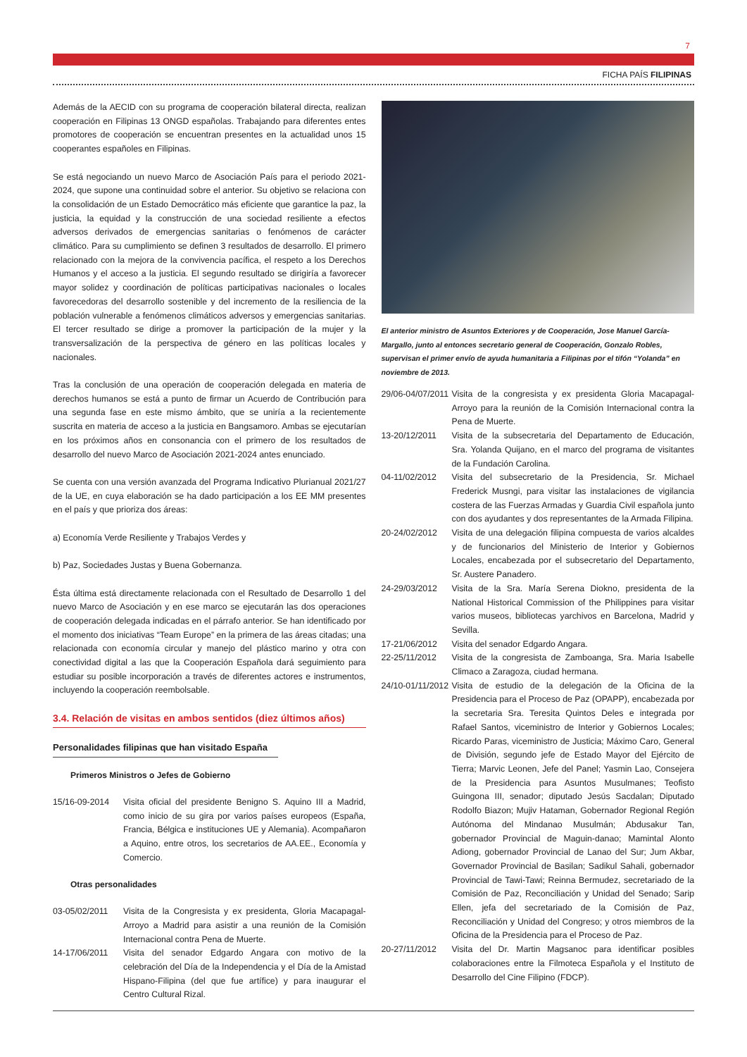7
FICHA PAÍS FILIPINAS
Además de la AECID con su programa de cooperación bilateral directa, realizan cooperación en Filipinas 13 ONGD españolas. Trabajando para diferentes entes promotores de cooperación se encuentran presentes en la actualidad unos 15 cooperantes españoles en Filipinas.
Se está negociando un nuevo Marco de Asociación País para el periodo 2021-2024, que supone una continuidad sobre el anterior. Su objetivo se relaciona con la consolidación de un Estado Democrático más eficiente que garantice la paz, la justicia, la equidad y la construcción de una sociedad resiliente a efectos adversos derivados de emergencias sanitarias o fenómenos de carácter climático. Para su cumplimiento se definen 3 resultados de desarrollo. El primero relacionado con la mejora de la convivencia pacífica, el respeto a los Derechos Humanos y el acceso a la justicia. El segundo resultado se dirigiría a favorecer mayor solidez y coordinación de políticas participativas nacionales o locales favorecedoras del desarrollo sostenible y del incremento de la resiliencia de la población vulnerable a fenómenos climáticos adversos y emergencias sanitarias. El tercer resultado se dirige a promover la participación de la mujer y la transversalización de la perspectiva de género en las políticas locales y nacionales.
Tras la conclusión de una operación de cooperación delegada en materia de derechos humanos se está a punto de firmar un Acuerdo de Contribución para una segunda fase en este mismo ámbito, que se uniría a la recientemente suscrita en materia de acceso a la justicia en Bangsamoro. Ambas se ejecutarían en los próximos años en consonancia con el primero de los resultados de desarrollo del nuevo Marco de Asociación 2021-2024 antes enunciado.
Se cuenta con una versión avanzada del Programa Indicativo Plurianual 2021/27 de la UE, en cuya elaboración se ha dado participación a los EE MM presentes en el país y que prioriza dos áreas:
a) Economía Verde Resiliente y Trabajos Verdes y
b) Paz, Sociedades Justas y Buena Gobernanza.
Ésta última está directamente relacionada con el Resultado de Desarrollo 1 del nuevo Marco de Asociación y en ese marco se ejecutarán las dos operaciones de cooperación delegada indicadas en el párrafo anterior. Se han identificado por el momento dos iniciativas “Team Europe” en la primera de las áreas citadas; una relacionada con economía circular y manejo del plástico marino y otra con conectividad digital a las que la Cooperación Española dará seguimiento para estudiar su posible incorporación a través de diferentes actores e instrumentos, incluyendo la cooperación reembolsable.
3.4. Relación de visitas en ambos sentidos (diez últimos años)
Personalidades filipinas que han visitado España
Primeros Ministros o Jefes de Gobierno
15/16-09-2014 Visita oficial del presidente Benigno S. Aquino III a Madrid, como inicio de su gira por varios países europeos (España, Francia, Bélgica e instituciones UE y Alemania). Acompañaron a Aquino, entre otros, los secretarios de AA.EE., Economía y Comercio.
Otras personalidades
03-05/02/2011 Visita de la Congresista y ex presidenta, Gloria Macapagal-Arroyo a Madrid para asistir a una reunión de la Comisión Internacional contra Pena de Muerte.
14-17/06/2011 Visita del senador Edgardo Angara con motivo de la celebración del Día de la Independencia y el Día de la Amistad Hispano-Filipina (del que fue artífice) y para inaugurar el Centro Cultural Rizal.
El anterior ministro de Asuntos Exteriores y de Cooperación, Jose Manuel García-Margallo, junto al entonces secretario general de Cooperación, Gonzalo Robles, supervisan el primer envío de ayuda humanitaria a Filipinas por el tifón “Yolanda” en noviembre de 2013.
29/06-04/07/2011 Visita de la congresista y ex presidenta Gloria Macapagal-Arroyo para la reunión de la Comisión Internacional contra la Pena de Muerte.
13-20/12/2011 Visita de la subsecretaria del Departamento de Educación, Sra. Yolanda Quijano, en el marco del programa de visitantes de la Fundación Carolina.
04-11/02/2012 Visita del subsecretario de la Presidencia, Sr. Michael Frederick Musngi, para visitar las instalaciones de vigilancia costera de las Fuerzas Armadas y Guardia Civil española junto con dos ayudantes y dos representantes de la Armada Filipina.
20-24/02/2012 Visita de una delegación filipina compuesta de varios alcaldes y de funcionarios del Ministerio de Interior y Gobiernos Locales, encabezada por el subsecretario del Departamento, Sr. Austere Panadero.
24-29/03/2012 Visita de la Sra. María Serena Diokno, presidenta de la National Historical Commission of the Philippines para visitar varios museos, bibliotecas yarchivos en Barcelona, Madrid y Sevilla.
17-21/06/2012 Visita del senador Edgardo Angara.
22-25/11/2012 Visita de la congresista de Zamboanga, Sra. Maria Isabelle Climaco a Zaragoza, ciudad hermana.
24/10-01/11/2012 Visita de estudio de la delegación de la Oficina de la Presidencia para el Proceso de Paz (OPAPP), encabezada por la secretaria Sra. Teresita Quintos Deles e integrada por Rafael Santos, viceministro de Interior y Gobiernos Locales; Ricardo Paras, viceministro de Justicia; Máximo Caro, General de División, segundo jefe de Estado Mayor del Ejército de Tierra; Marvic Leonen, Jefe del Panel; Yasmin Lao, Consejera de la Presidencia para Asuntos Musulmanes; Teofisto Guingona III, senador; diputado Jesús Sacdalan; Diputado Rodolfo Biazon; Mujiv Hataman, Gobernador Regional Región Autónoma del Mindanao Musulmán; Abdusakur Tan, gobernador Provincial de Maguin-danao; Mamintal Alonto Adiong, gobernador Provincial de Lanao del Sur; Jum Akbar, Governador Provincial de Basilan; Sadikul Sahali, gobernador Provincial de Tawi-Tawi; Reinna Bermudez, secretariado de la Comisión de Paz, Reconciliación y Unidad del Senado; Sarip Ellen, jefa del secretariado de la Comisión de Paz, Reconciliación y Unidad del Congreso; y otros miembros de la Oficina de la Presidencia para el Proceso de Paz.
20-27/11/2012 Visita del Dr. Martin Magsanoc para identificar posibles colaboraciones entre la Filmoteca Española y el Instituto de Desarrollo del Cine Filipino (FDCP).